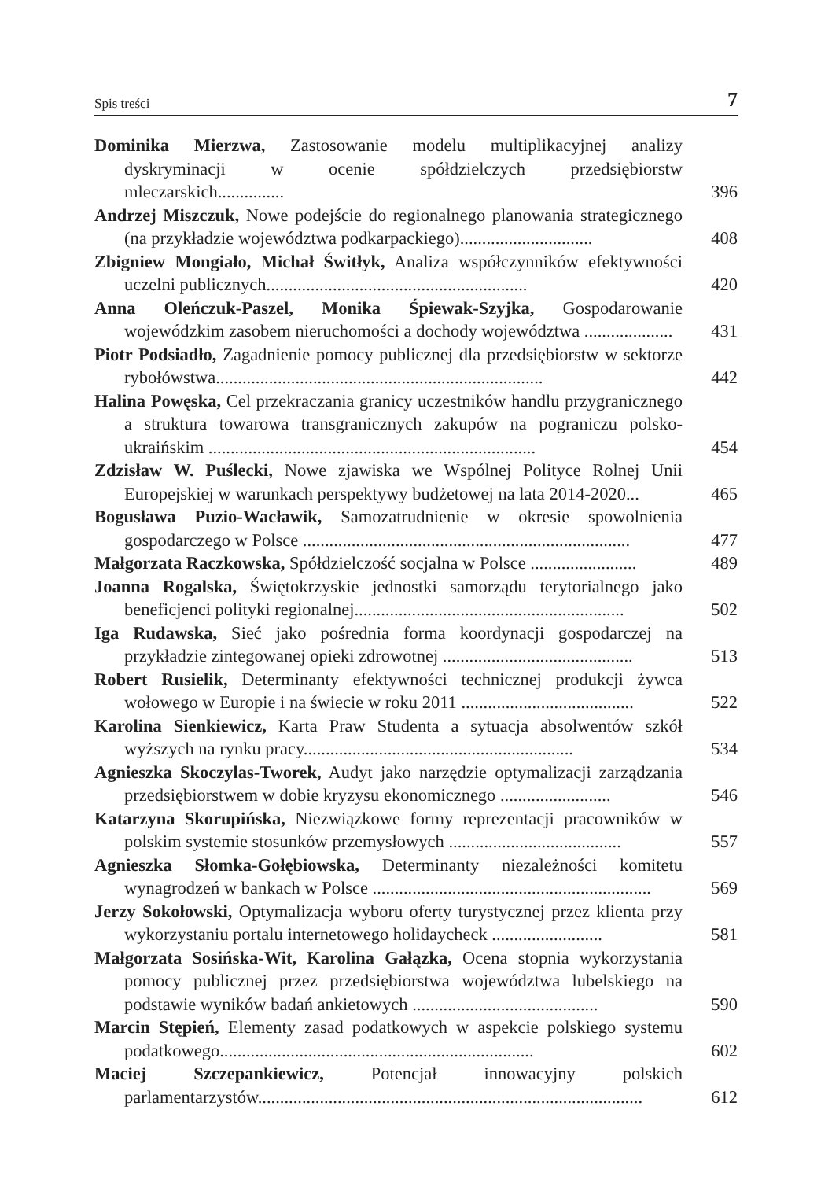Spis treści 7
Dominika Mierzwa, Zastosowanie modelu multiplikacyjnej analizy dyskryminacji w ocenie spółdzielczych przedsiębiorstw mleczarskich...............
396
Andrzej Miszczuk, Nowe podejście do regionalnego planowania strategicznego (na przykładzie województwa podkarpackiego)..............................
408
Zbigniew Mongiało, Michał Świtłyk, Analiza współczynników efektywności uczelni publicznych...........................................................
420
Anna Oleńczuk-Paszel, Monika Śpiewak-Szyjka, Gospodarowanie wojewódzkim zasobem nieruchomości a dochody województwa ....................
431
Piotr Podsiadło, Zagadnienie pomocy publicznej dla przedsiębiorstw w sektorze rybołówstwa..........................................................................
442
Halina Powęska, Cel przekraczania granicy uczestników handlu przygranicznego a struktura towarowa transgranicznych zakupów na pograniczu polsko-ukraińskim ..........................................................................
454
Zdzisław W. Puślecki, Nowe zjawiska we Wspólnej Polityce Rolnej Unii Europejskiej w warunkach perspektywy budżetowej na lata 2014-2020...
465
Bogusława Puzio-Wacławik, Samozatrudnienie w okresie spowolnienia gospodarczego w Polsce ..........................................................................
477
Małgorzata Raczkowska, Spółdzielczość socjalna w Polsce ........................
489
Joanna Rogalska, Świętokrzyskie jednostki samorządu terytorialnego jako beneficjenci polityki regionalnej.............................................................
502
Iga Rudawska, Sieć jako pośrednia forma koordynacji gospodarczej na przykładzie zintegowanej opieki zdrowotnej ...........................................
513
Robert Rusielik, Determinanty efektywności technicznej produkcji żywca wołowego w Europie i na świecie w roku 2011 .......................................
522
Karolina Sienkiewicz, Karta Praw Studenta a sytuacja absolwentów szkół wyższych na rynku pracy.............................................................
534
Agnieszka Skoczylas-Tworek, Audyt jako narzędzie optymalizacji zarządzania przedsiębiorstwem w dobie kryzysu ekonomicznego .........................
546
Katarzyna Skorupińska, Niezwiązkowe formy reprezentacji pracowników w polskim systemie stosunków przemysłowych .......................................
557
Agnieszka Słomka-Gołębiowska, Determinanty niezależności komitetu wynagrodzeń w bankach w Polsce ...............................................................
569
Jerzy Sokołowski, Optymalizacja wyboru oferty turystycznej przez klienta przy wykorzystaniu portalu internetowego holidaycheck .........................
581
Małgorzata Sosińska-Wit, Karolina Gałązka, Ocena stopnia wykorzystania pomocy publicznej przez przedsiębiorstwa województwa lubelskiego na podstawie wyników badań ankietowych ..........................................
590
Marcin Stępień, Elementy zasad podatkowych w aspekcie polskiego systemu podatkowego.......................................................................
602
Maciej Szczepankiewicz, Potencjał innowacyjny polskich parlamentarzystów.......................................................................................
612